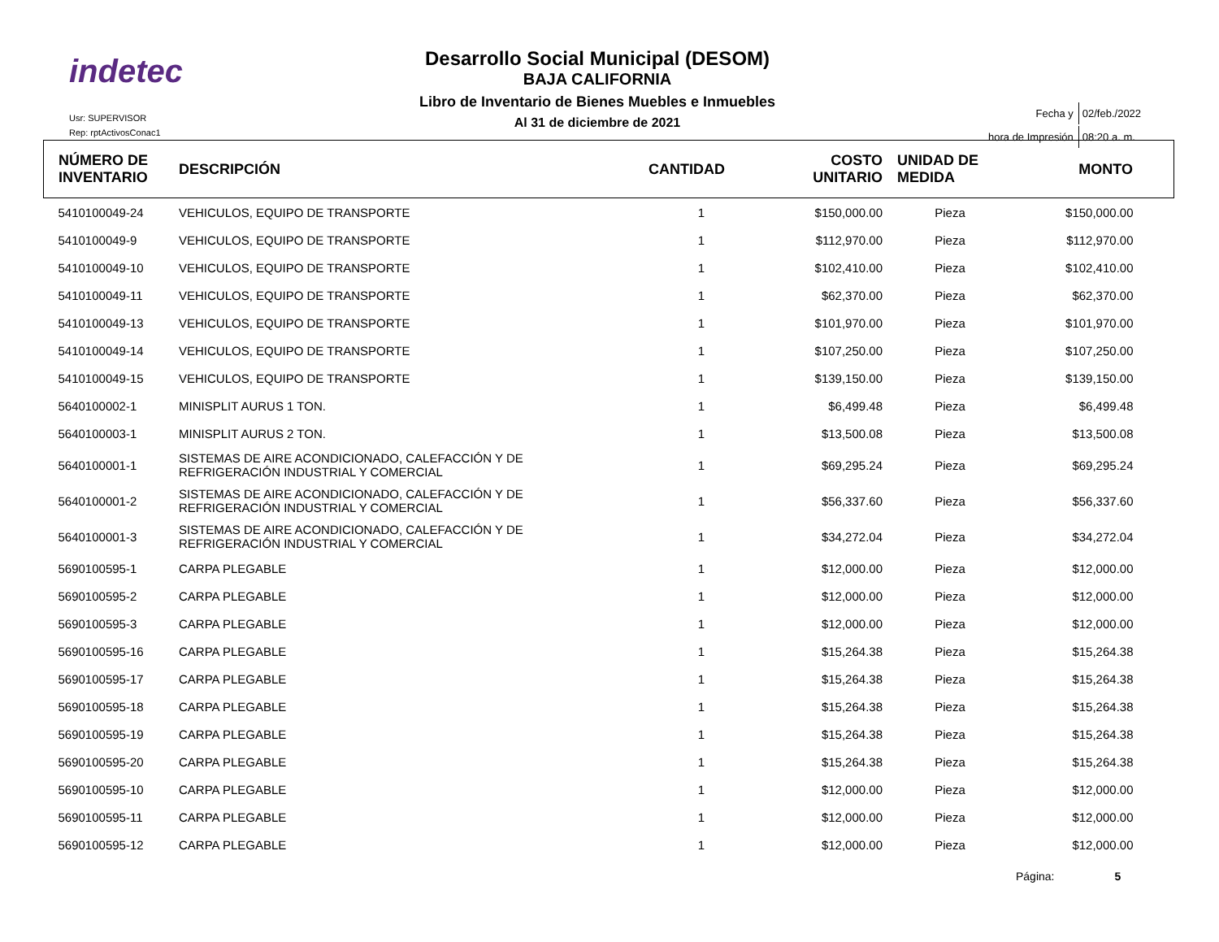indetec
Usr: SUPERVISOR
Rep: rptActivosConac1
Desarrollo Social Municipal (DESOM)
BAJA CALIFORNIA
Libro de Inventario de Bienes Muebles e Inmuebles
Al 31 de diciembre de 2021
| Fecha y | 02/feb./2022 |
| hora de Impresión | 08:20 a. m. |
| NÚMERO DE INVENTARIO | DESCRIPCIÓN | CANTIDAD | COSTO UNITARIO | UNIDAD DE MEDIDA | MONTO |
| --- | --- | --- | --- | --- | --- |
| 5410100049-24 | VEHICULOS, EQUIPO DE TRANSPORTE | 1 | $150,000.00 | Pieza | $150,000.00 |
| 5410100049-9 | VEHICULOS, EQUIPO DE TRANSPORTE | 1 | $112,970.00 | Pieza | $112,970.00 |
| 5410100049-10 | VEHICULOS, EQUIPO DE TRANSPORTE | 1 | $102,410.00 | Pieza | $102,410.00 |
| 5410100049-11 | VEHICULOS, EQUIPO DE TRANSPORTE | 1 | $62,370.00 | Pieza | $62,370.00 |
| 5410100049-13 | VEHICULOS, EQUIPO DE TRANSPORTE | 1 | $101,970.00 | Pieza | $101,970.00 |
| 5410100049-14 | VEHICULOS, EQUIPO DE TRANSPORTE | 1 | $107,250.00 | Pieza | $107,250.00 |
| 5410100049-15 | VEHICULOS, EQUIPO DE TRANSPORTE | 1 | $139,150.00 | Pieza | $139,150.00 |
| 5640100002-1 | MINISPLIT AURUS 1 TON. | 1 | $6,499.48 | Pieza | $6,499.48 |
| 5640100003-1 | MINISPLIT AURUS 2 TON. | 1 | $13,500.08 | Pieza | $13,500.08 |
| 5640100001-1 | SISTEMAS DE AIRE ACONDICIONADO, CALEFACCIÓN Y DE REFRIGERACIÓN INDUSTRIAL Y COMERCIAL | 1 | $69,295.24 | Pieza | $69,295.24 |
| 5640100001-2 | SISTEMAS DE AIRE ACONDICIONADO, CALEFACCIÓN Y DE REFRIGERACIÓN INDUSTRIAL Y COMERCIAL | 1 | $56,337.60 | Pieza | $56,337.60 |
| 5640100001-3 | SISTEMAS DE AIRE ACONDICIONADO, CALEFACCIÓN Y DE REFRIGERACIÓN INDUSTRIAL Y COMERCIAL | 1 | $34,272.04 | Pieza | $34,272.04 |
| 5690100595-1 | CARPA PLEGABLE | 1 | $12,000.00 | Pieza | $12,000.00 |
| 5690100595-2 | CARPA PLEGABLE | 1 | $12,000.00 | Pieza | $12,000.00 |
| 5690100595-3 | CARPA PLEGABLE | 1 | $12,000.00 | Pieza | $12,000.00 |
| 5690100595-16 | CARPA PLEGABLE | 1 | $15,264.38 | Pieza | $15,264.38 |
| 5690100595-17 | CARPA PLEGABLE | 1 | $15,264.38 | Pieza | $15,264.38 |
| 5690100595-18 | CARPA PLEGABLE | 1 | $15,264.38 | Pieza | $15,264.38 |
| 5690100595-19 | CARPA PLEGABLE | 1 | $15,264.38 | Pieza | $15,264.38 |
| 5690100595-20 | CARPA PLEGABLE | 1 | $15,264.38 | Pieza | $15,264.38 |
| 5690100595-10 | CARPA PLEGABLE | 1 | $12,000.00 | Pieza | $12,000.00 |
| 5690100595-11 | CARPA PLEGABLE | 1 | $12,000.00 | Pieza | $12,000.00 |
| 5690100595-12 | CARPA PLEGABLE | 1 | $12,000.00 | Pieza | $12,000.00 |
Página: 5